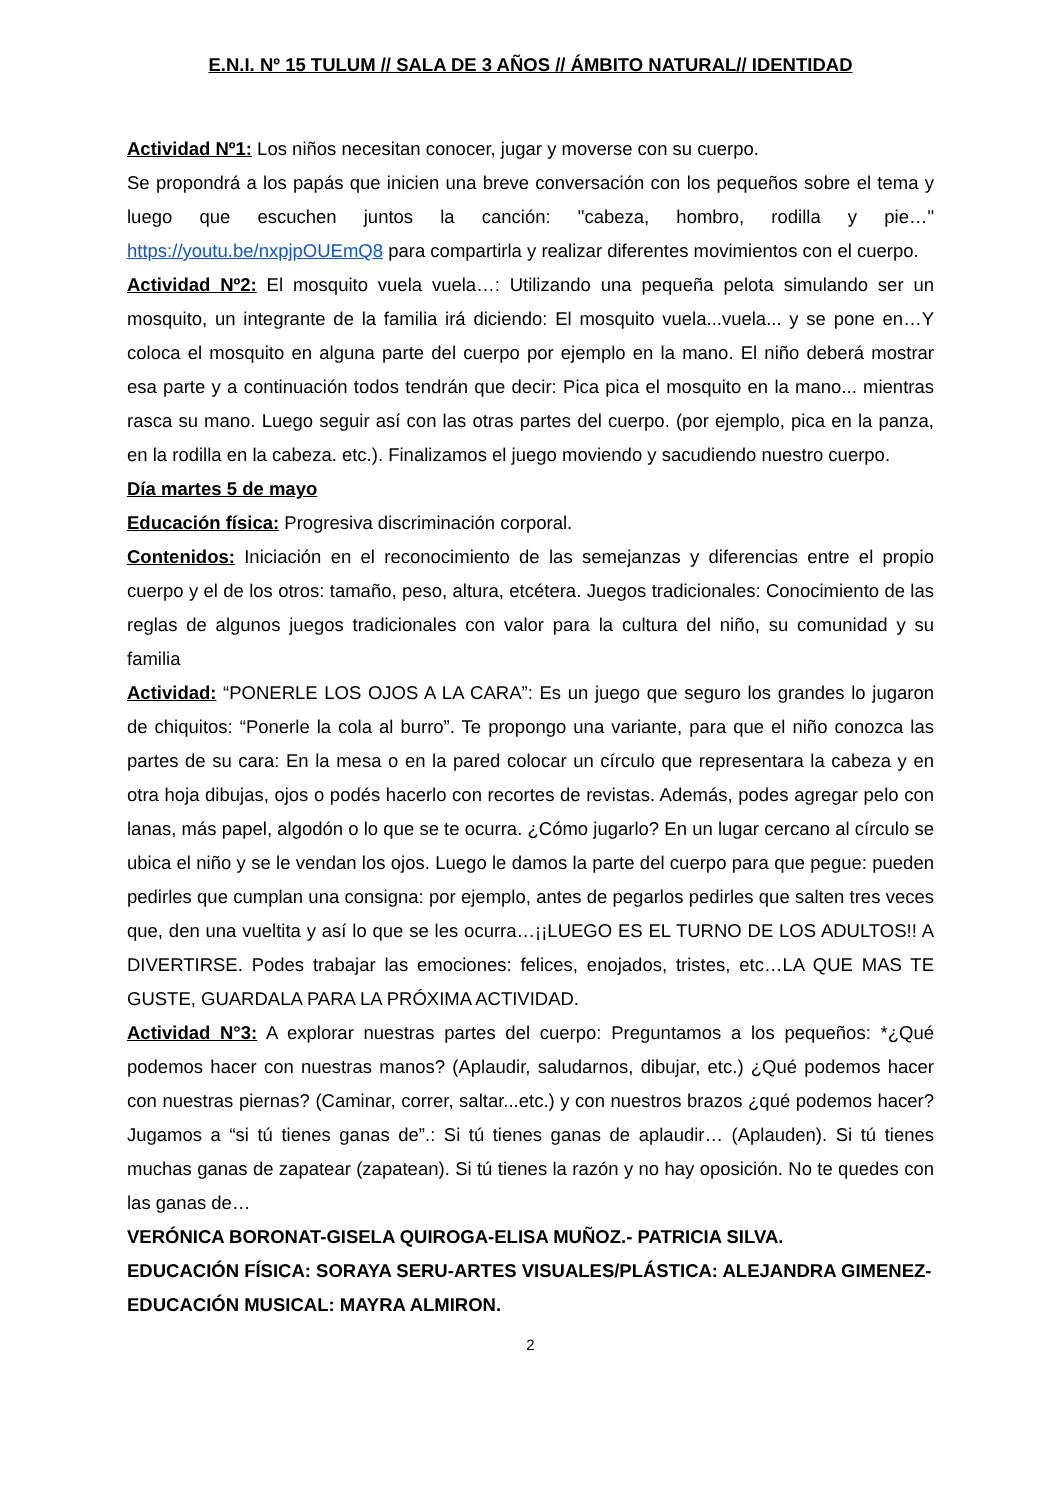E.N.I. Nº 15 TULUM // SALA DE 3 AÑOS // ÁMBITO NATURAL// IDENTIDAD
Actividad Nº1: Los niños necesitan conocer, jugar y moverse con su cuerpo.
Se propondrá a los papás que inicien una breve conversación con los pequeños sobre el tema y luego que escuchen juntos la canción: "cabeza, hombro, rodilla y pie…" https://youtu.be/nxpjpOUEmQ8 para compartirla y realizar diferentes movimientos con el cuerpo.
Actividad Nº2: El mosquito vuela vuela…: Utilizando una pequeña pelota simulando ser un mosquito, un integrante de la familia irá diciendo: El mosquito vuela...vuela... y se pone en…Y coloca el mosquito en alguna parte del cuerpo por ejemplo en la mano. El niño deberá mostrar esa parte y a continuación todos tendrán que decir: Pica pica el mosquito en la mano... mientras rasca su mano. Luego seguir así con las otras partes del cuerpo. (por ejemplo, pica en la panza, en la rodilla en la cabeza. etc.). Finalizamos el juego moviendo y sacudiendo nuestro cuerpo.
Día martes 5 de mayo
Educación física: Progresiva discriminación corporal.
Contenidos: Iniciación en el reconocimiento de las semejanzas y diferencias entre el propio cuerpo y el de los otros: tamaño, peso, altura, etcétera. Juegos tradicionales: Conocimiento de las reglas de algunos juegos tradicionales con valor para la cultura del niño, su comunidad y su familia
Actividad: “PONERLE LOS OJOS A LA CARA”: Es un juego que seguro los grandes lo jugaron de chiquitos: “Ponerle la cola al burro”. Te propongo una variante, para que el niño conozca las partes de su cara: En la mesa o en la pared colocar un círculo que representara la cabeza y en otra hoja dibujas, ojos o podés hacerlo con recortes de revistas. Además, podes agregar pelo con lanas, más papel, algodón o lo que se te ocurra. ¿Cómo jugarlo? En un lugar cercano al círculo se ubica el niño y se le vendan los ojos. Luego le damos la parte del cuerpo para que pegue: pueden pedirles que cumplan una consigna: por ejemplo, antes de pegarlos pedirles que salten tres veces que, den una vueltita y así lo que se les ocurra…¡¡LUEGO ES EL TURNO DE LOS ADULTOS!! A DIVERTIRSE. Podes trabajar las emociones: felices, enojados, tristes, etc…LA QUE MAS TE GUSTE, GUARDALA PARA LA PRÓXIMA ACTIVIDAD.
Actividad N°3: A explorar nuestras partes del cuerpo: Preguntamos a los pequeños: *¿Qué podemos hacer con nuestras manos? (Aplaudir, saludarnos, dibujar, etc.) ¿Qué podemos hacer con nuestras piernas? (Caminar, correr, saltar...etc.) y con nuestros brazos ¿qué podemos hacer? Jugamos a “si tú tienes ganas de”.: Si tú tienes ganas de aplaudir… (Aplauden). Si tú tienes muchas ganas de zapatear (zapatean). Si tú tienes la razón y no hay oposición. No te quedes con las ganas de…
VERÓNICA BORONAT-GISELA QUIROGA-ELISA MUÑOZ.- PATRICIA SILVA.
EDUCACIÓN FÍSICA: SORAYA SERU-ARTES VISUALES/PLÁSTICA: ALEJANDRA GIMENEZ-EDUCACIÓN MUSICAL: MAYRA ALMIRON.
2